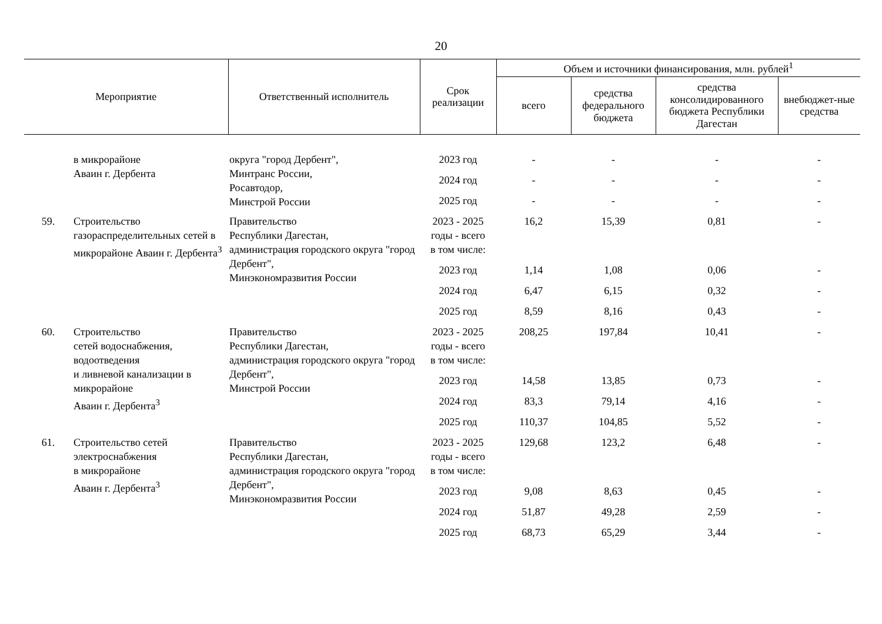20
| Мероприятие | | Ответственный исполнитель | Срок реализации | Объем и источники финансирования, млн. рублей<sup>1</sup> | | | |
| --- | --- | --- | --- | --- | --- | --- | --- |
| | | | | всего | средства федерального бюджета | средства консолидированного бюджета Республики Дагестан | внебюджет-ные средства |
| | в микрорайоне Аваин г. Дербента | округа "город Дербент", Минтранс России, Росавтодор, Минстрой России | 2023 год | - | - | - | - |
| | | | 2024 год | - | - | - | - |
| | | | 2025 год | - | - | - | - |
| 59. | Строительство газораспределительных сетей в микрорайоне Аваин г. Дербента<sup>3</sup> | Правительство Республики Дагестан, администрация городского округа "город Дербент", Минэкономразвития России | 2023 - 2025 годы - всего | 16,2 | 15,39 | 0,81 | - |
| | | | в том числе: | | | | |
| | | | 2023 год | 1,14 | 1,08 | 0,06 | - |
| | | | 2024 год | 6,47 | 6,15 | 0,32 | - |
| | | | 2025 год | 8,59 | 8,16 | 0,43 | - |
| 60. | Строительство сетей водоснабжения, водоотведения и ливневой канализации в микрорайоне Аваин г. Дербента<sup>3</sup> | Правительство Республики Дагестан, администрация городского округа "город Дербент", Минстрой России | 2023 - 2025 годы - всего | 208,25 | 197,84 | 10,41 | - |
| | | | в том числе: | | | | |
| | | | 2023 год | 14,58 | 13,85 | 0,73 | - |
| | | | 2024 год | 83,3 | 79,14 | 4,16 | - |
| | | | 2025 год | 110,37 | 104,85 | 5,52 | - |
| 61. | Строительство сетей электроснабжения в микрорайоне Аваин г. Дербента<sup>3</sup> | Правительство Республики Дагестан, администрация городского округа "город Дербент", Минэкономразвития России | 2023 - 2025 годы - всего | 129,68 | 123,2 | 6,48 | - |
| | | | в том числе: | | | | |
| | | | 2023 год | 9,08 | 8,63 | 0,45 | - |
| | | | 2024 год | 51,87 | 49,28 | 2,59 | - |
| | | | 2025 год | 68,73 | 65,29 | 3,44 | - |